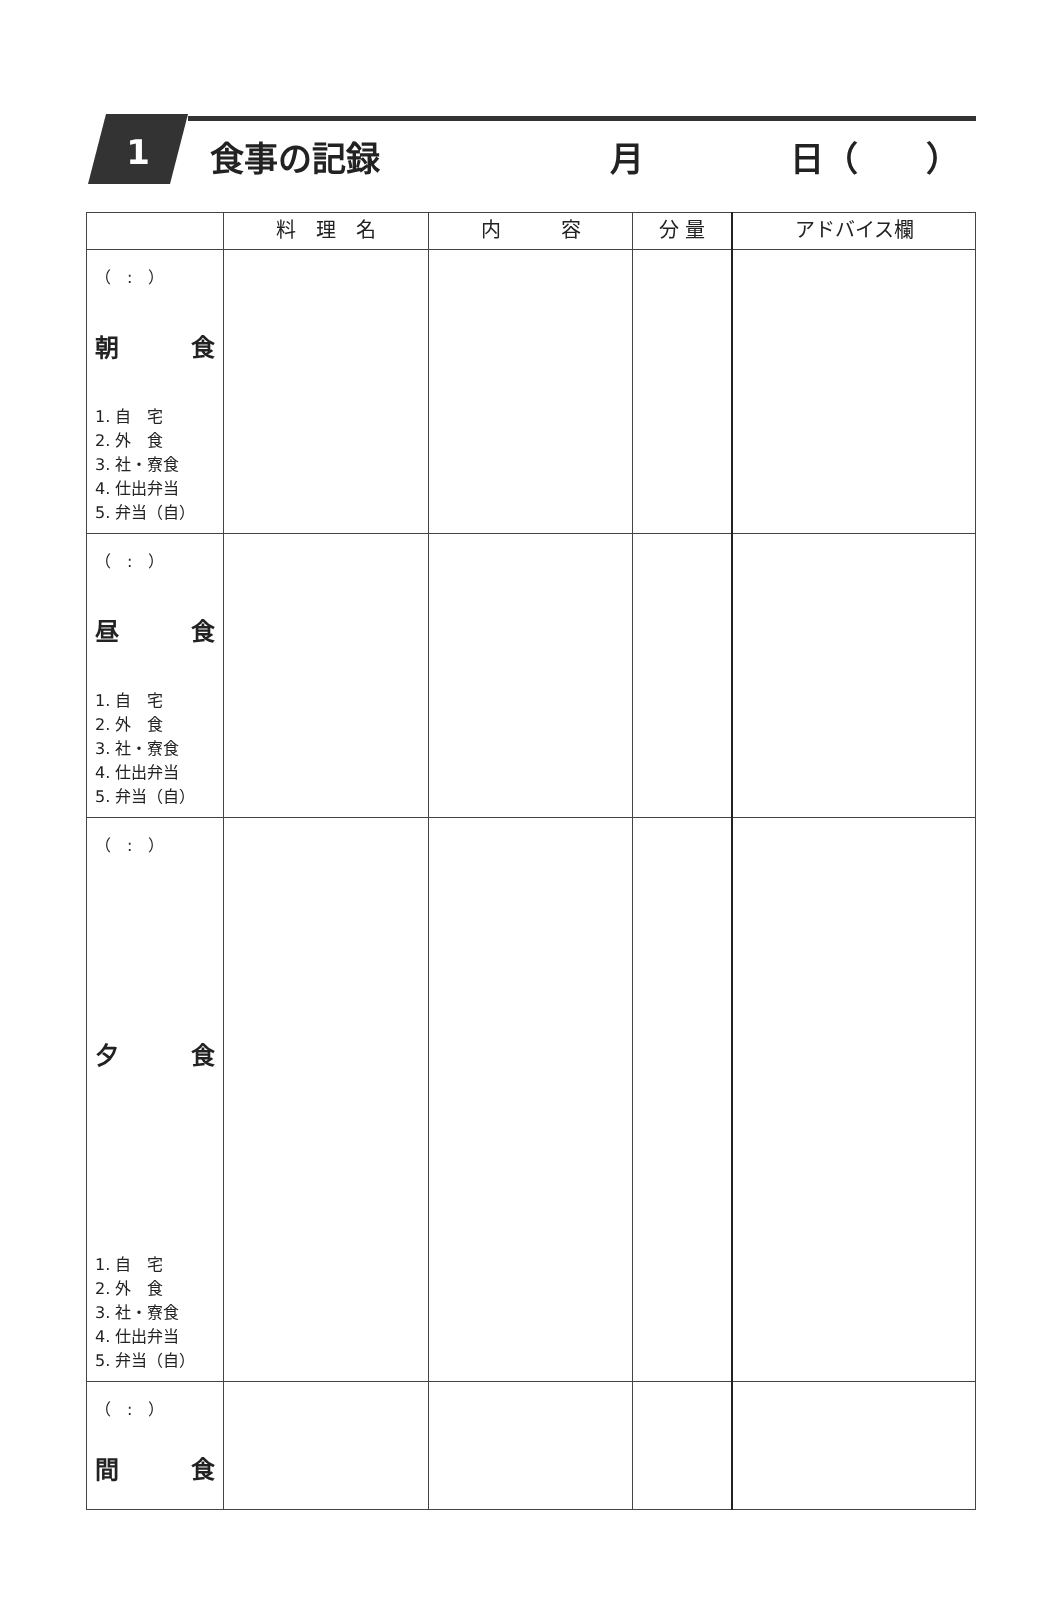1 食事の記録 月 日（　　）
| | 料 理 名 | 内 容 | 分 量 | アドバイス欄 |
| --- | --- | --- | --- | --- |
| （ : ） 朝 食 1. 自 宅 2. 外 食 3. 社・寮食 4. 仕出弁当 5. 弁当（自） | | | | |
| （ : ） 昼 食 1. 自 宅 2. 外 食 3. 社・寮食 4. 仕出弁当 5. 弁当（自） | | | | |
| （ : ） 夕 食 1. 自 宅 2. 外 食 3. 社・寮食 4. 仕出弁当 5. 弁当（自） | | | | |
| （ : ） 間 食 | | | | |